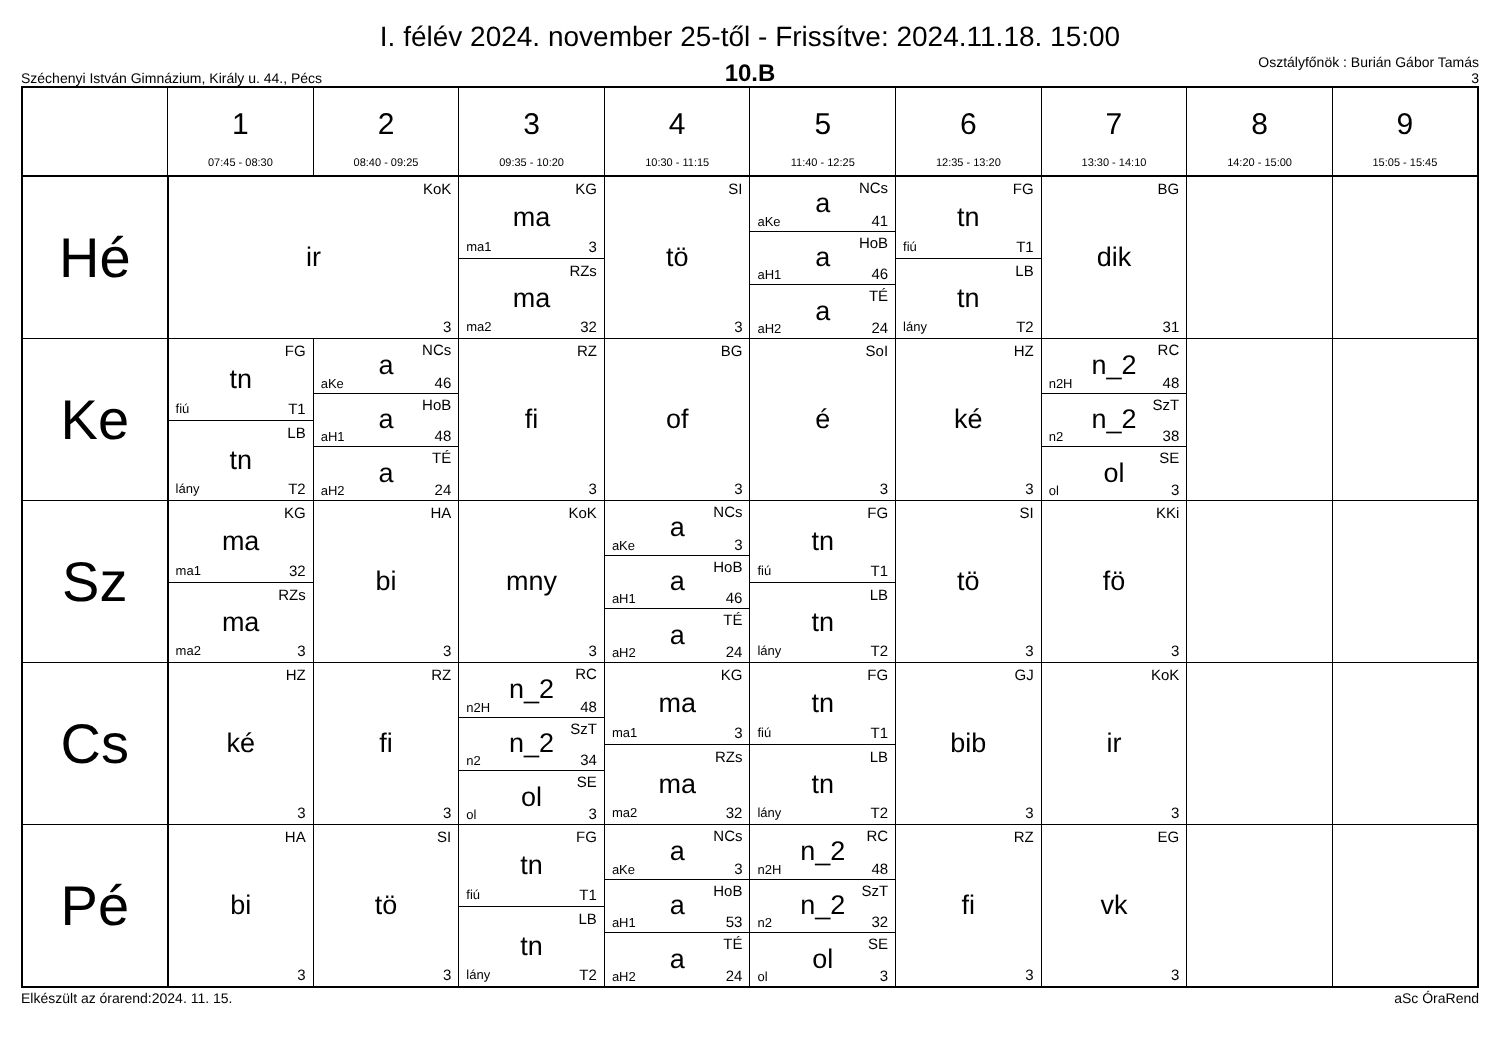I. félév 2024. november 25-től - Frissítve: 2024.11.18. 15:00
Széchenyi István Gimnázium, Király u. 44., Pécs
10.B
Osztályfőnök : Burián Gábor Tamás
3
| | 1 07:45 - 08:30 | 2 08:40 - 09:25 | 3 09:35 - 10:20 | 4 10:30 - 11:15 | 5 11:40 - 12:25 | 6 12:35 - 13:20 | 7 13:30 - 14:10 | 8 14:20 - 15:00 | 9 15:05 - 15:45 |
| --- | --- | --- | --- | --- | --- | --- | --- | --- | --- |
| Hé | KoK ir 3 | | KG ma ma1 3 RZs ma ma2 32 | SI tö 3 | NCs a aKe 41 HoB a aH1 46 TÉ a aH2 24 | FG tn fiú T1 LB tn lány T2 | BG dik 31 | | |
| Ke | FG tn fiú T1 LB tn lány T2 | NCs a aKe 46 HoB a aH1 48 TÉ a aH2 24 | RZ fi 3 | BG of 3 | SoI é 3 | HZ ké 3 | RC n_2 n2H 48 SzT n_2 n2 38 SE ol ol 3 | | |
| Sz | KG ma ma1 32 RZs ma ma2 3 | HA bi 3 | KoK mny 3 | NCs a aKe 3 HoB a aH1 46 TÉ a aH2 24 | FG tn fiú T1 LB tn lány T2 | SI tö 3 | KKi fö 3 | | |
| Cs | HZ ké 3 | RZ fi 3 | RC n_2 n2H 48 SzT n_2 n2 34 SE ol ol 3 | KG ma ma1 3 RZs ma ma2 32 | FG tn fiú T1 LB tn lány T2 | GJ bib 3 | KoK ir 3 | | |
| Pé | HA bi 3 | SI tö 3 | FG tn fiú T1 LB tn lány T2 | NCs a aKe 3 HoB a aH1 53 TÉ a aH2 24 | RC n_2 n2H 48 SzT n_2 n2 32 SE ol ol 3 | RZ fi 3 | EG vk 3 | | |
Elkészült az órarend:2024. 11. 15. aSc ÓraRend